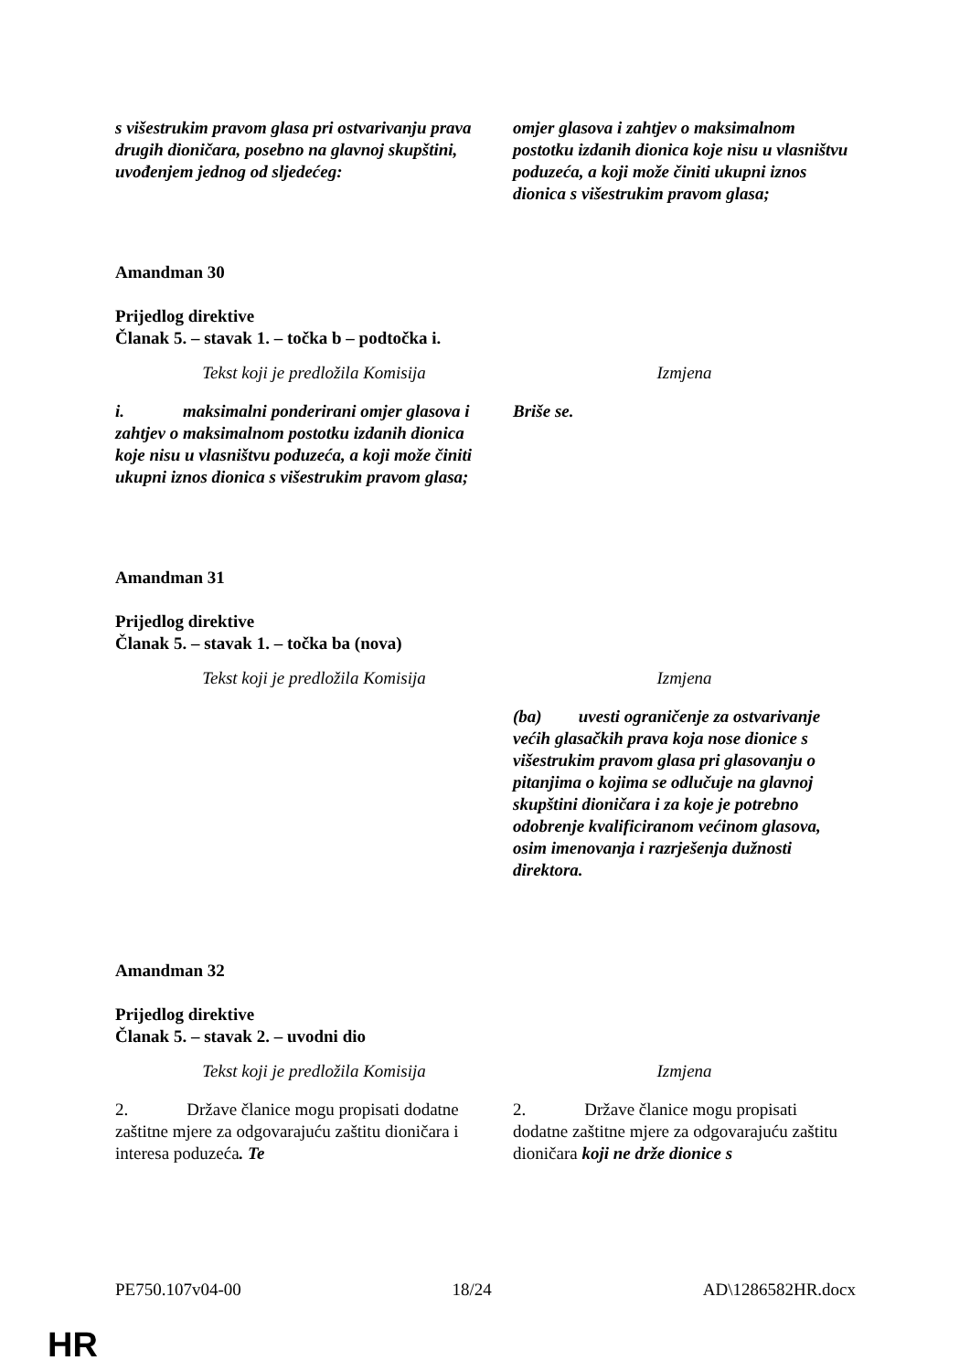| s višestrukim pravom glasa pri ostvarivanju prava drugih dioničara, posebno na glavnoj skupštini, uvođenjem jednog od sljedećeg: | omjer glasova i zahtjev o maksimalnom postotku izdanih dionica koje nisu u vlasništvu poduzeća, a koji može činiti ukupni iznos dionica s višestrukim pravom glasa; |
Amandman 30
Prijedlog direktive
Članak 5. – stavak 1. – točka b – podtočka i.
| Tekst koji je predložila Komisija | Izmjena |
| i. maksimalni ponderirani omjer glasova i zahtjev o maksimalnom postotku izdanih dionica koje nisu u vlasništvu poduzeća, a koji može činiti ukupni iznos dionica s višestrukim pravom glasa; | Briše se. |
Amandman 31
Prijedlog direktive
Članak 5. – stavak 1. – točka ba (nova)
| Tekst koji je predložila Komisija | Izmjena |
| | (ba) uvesti ograničenje za ostvarivanje većih glasačkih prava koja nose dionice s višestrukim pravom glasa pri glasovanju o pitanjima o kojima se odlučuje na glavnoj skupštini dioničara i za koje je potrebno odobrenje kvalificiranom većinom glasova, osim imenovanja i razrješenja dužnosti direktora. |
Amandman 32
Prijedlog direktive
Članak 5. – stavak 2. – uvodni dio
| Tekst koji je predložila Komisija | Izmjena |
| 2. Države članice mogu propisati dodatne zaštitne mjere za odgovarajuću zaštitu dioničara i interesa poduzeća . Te | 2. Države članice mogu propisati dodatne zaštitne mjere za odgovarajuću zaštitu dioničara koji ne drže dionice s |
PE750.107v04-00 18/24 AD\1286582HR.docx
HR